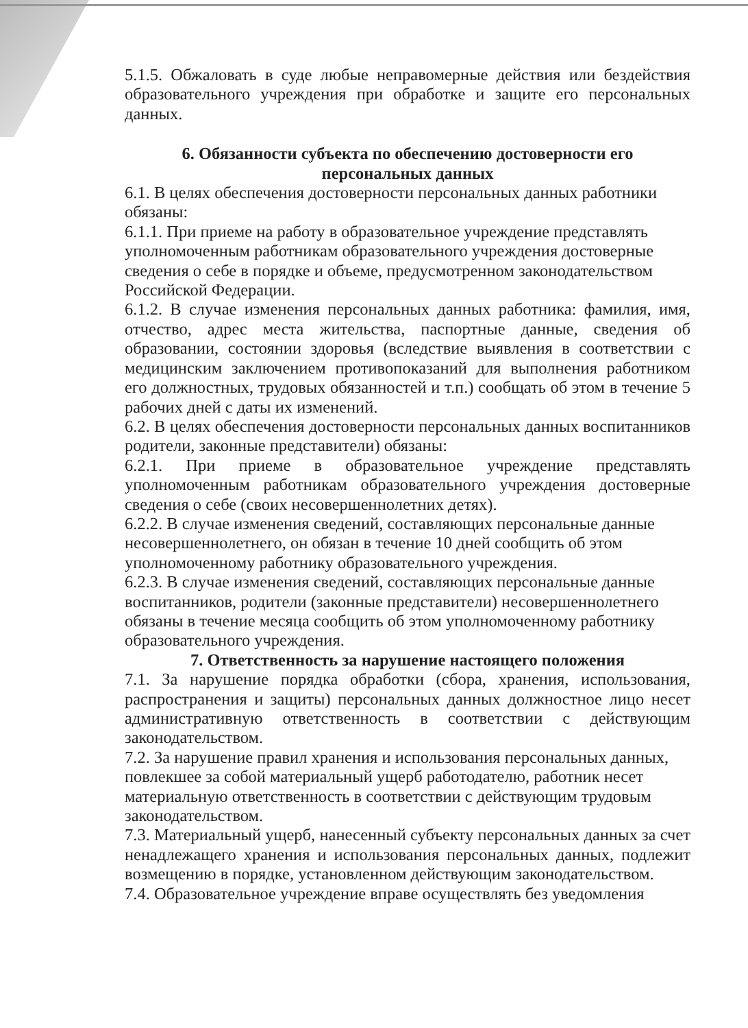5.1.5. Обжаловать в суде любые неправомерные действия или бездействия образовательного учреждения при обработке и защите его персональных данных.
6. Обязанности субъекта по обеспечению достоверности его
персональных данных
6.1. В целях обеспечения достоверности персональных данных работники обязаны:
6.1.1. При приеме на работу в образовательное учреждение представлять уполномоченным работникам образовательного учреждения достоверные сведения о себе в порядке и объеме, предусмотренном законодательством Российской Федерации.
6.1.2. В случае изменения персональных данных работника: фамилия, имя, отчество, адрес места жительства, паспортные данные, сведения об образовании, состоянии здоровья (вследствие выявления в соответствии с медицинским заключением противопоказаний для выполнения работником его должностных, трудовых обязанностей и т.п.) сообщать об этом в течение 5 рабочих дней с даты их изменений.
6.2. В целях обеспечения достоверности персональных данных воспитанников родители, законные представители) обязаны:
6.2.1. При приеме в образовательное учреждение представлять уполномоченным работникам образовательного учреждения достоверные сведения о себе (своих несовершеннолетних детях).
6.2.2. В случае изменения сведений, составляющих персональные данные несовершеннолетнего, он обязан в течение 10 дней сообщить об этом уполномоченному работнику образовательного учреждения.
6.2.3. В случае изменения сведений, составляющих персональные данные воспитанников, родители (законные представители) несовершеннолетнего обязаны в течение месяца сообщить об этом уполномоченному работнику образовательного учреждения.
7. Ответственность за нарушение настоящего положения
7.1. За нарушение порядка обработки (сбора, хранения, использования, распространения и защиты) персональных данных должностное лицо несет административную ответственность в соответствии с действующим законодательством.
7.2. За нарушение правил хранения и использования персональных данных, повлекшее за собой материальный ущерб работодателю, работник несет материальную ответственность в соответствии с действующим трудовым законодательством.
7.3. Материальный ущерб, нанесенный субъекту персональных данных за счет ненадлежащего хранения и использования персональных данных, подлежит возмещению в порядке, установленном действующим законодательством.
7.4. Образовательное учреждение вправе осуществлять без уведомления